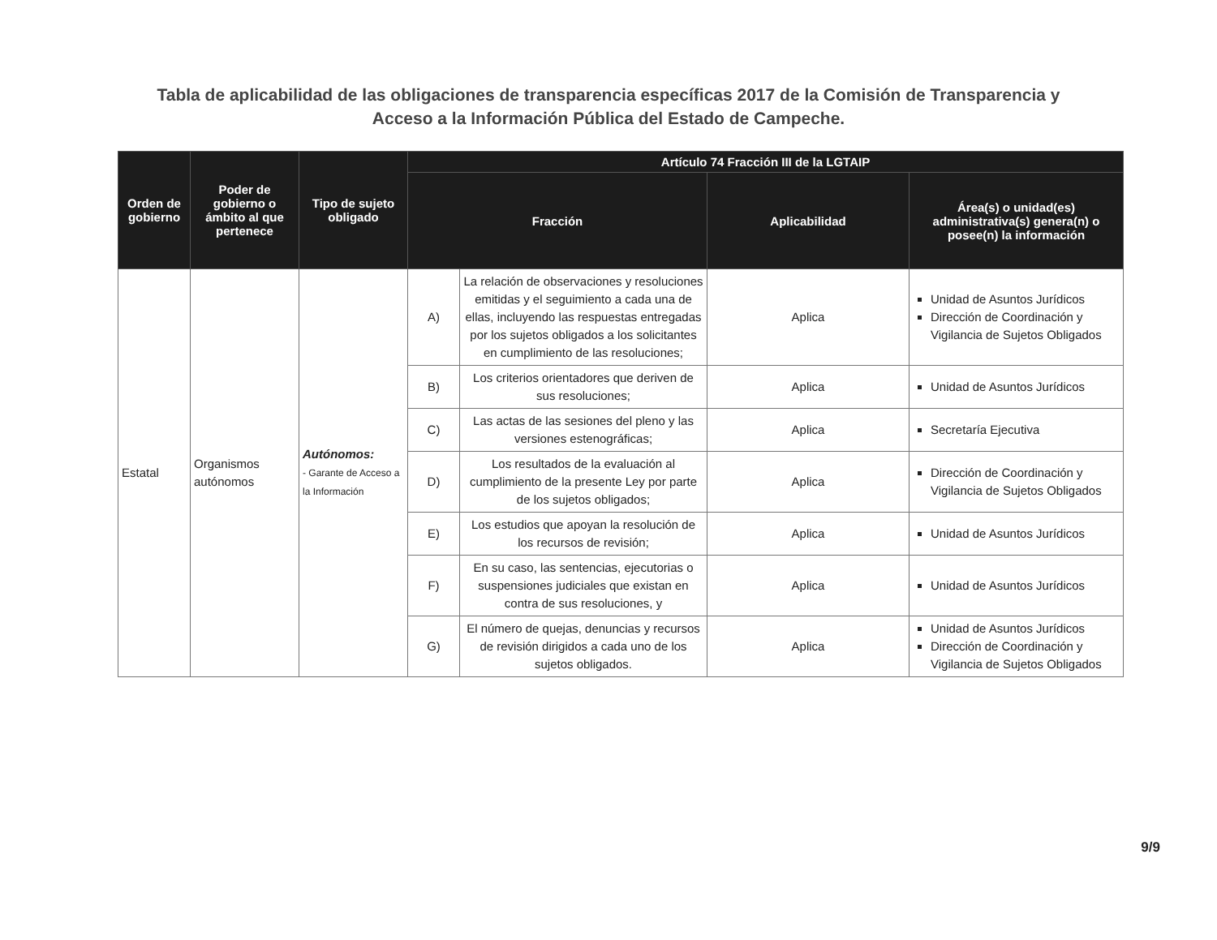Tabla de aplicabilidad de las obligaciones de transparencia específicas 2017 de la Comisión de Transparencia y Acceso a la Información Pública del Estado de Campeche.
| Orden de gobierno | Poder de gobierno o ámbito al que pertenece | Tipo de sujeto obligado | Artículo 74 Fracción III de la LGTAIP | | | |
| --- | --- | --- | --- | --- | --- | --- |
| | | | Fracción | | Aplicabilidad | Área(s) o unidad(es) administrativa(s) genera(n) o posee(n) la información |
| Estatal | Organismos autónomos | Autónomos: - Garante de Acceso a la Información | A) | La relación de observaciones y resoluciones emitidas y el seguimiento a cada una de ellas, incluyendo las respuestas entregadas por los sujetos obligados a los solicitantes en cumplimiento de las resoluciones; | Aplica | Unidad de Asuntos Jurídicos Dirección de Coordinación y Vigilancia de Sujetos Obligados |
| | | | B) | Los criterios orientadores que deriven de sus resoluciones; | Aplica | Unidad de Asuntos Jurídicos |
| | | | C) | Las actas de las sesiones del pleno y las versiones estenográficas; | Aplica | Secretaría Ejecutiva |
| | | | D) | Los resultados de la evaluación al cumplimiento de la presente Ley por parte de los sujetos obligados; | Aplica | Dirección de Coordinación y Vigilancia de Sujetos Obligados |
| | | | E) | Los estudios que apoyan la resolución de los recursos de revisión; | Aplica | Unidad de Asuntos Jurídicos |
| | | | F) | En su caso, las sentencias, ejecutorias o suspensiones judiciales que existan en contra de sus resoluciones, y | Aplica | Unidad de Asuntos Jurídicos |
| | | | G) | El número de quejas, denuncias y recursos de revisión dirigidos a cada uno de los sujetos obligados. | Aplica | Unidad de Asuntos Jurídicos Dirección de Coordinación y Vigilancia de Sujetos Obligados |
9/9